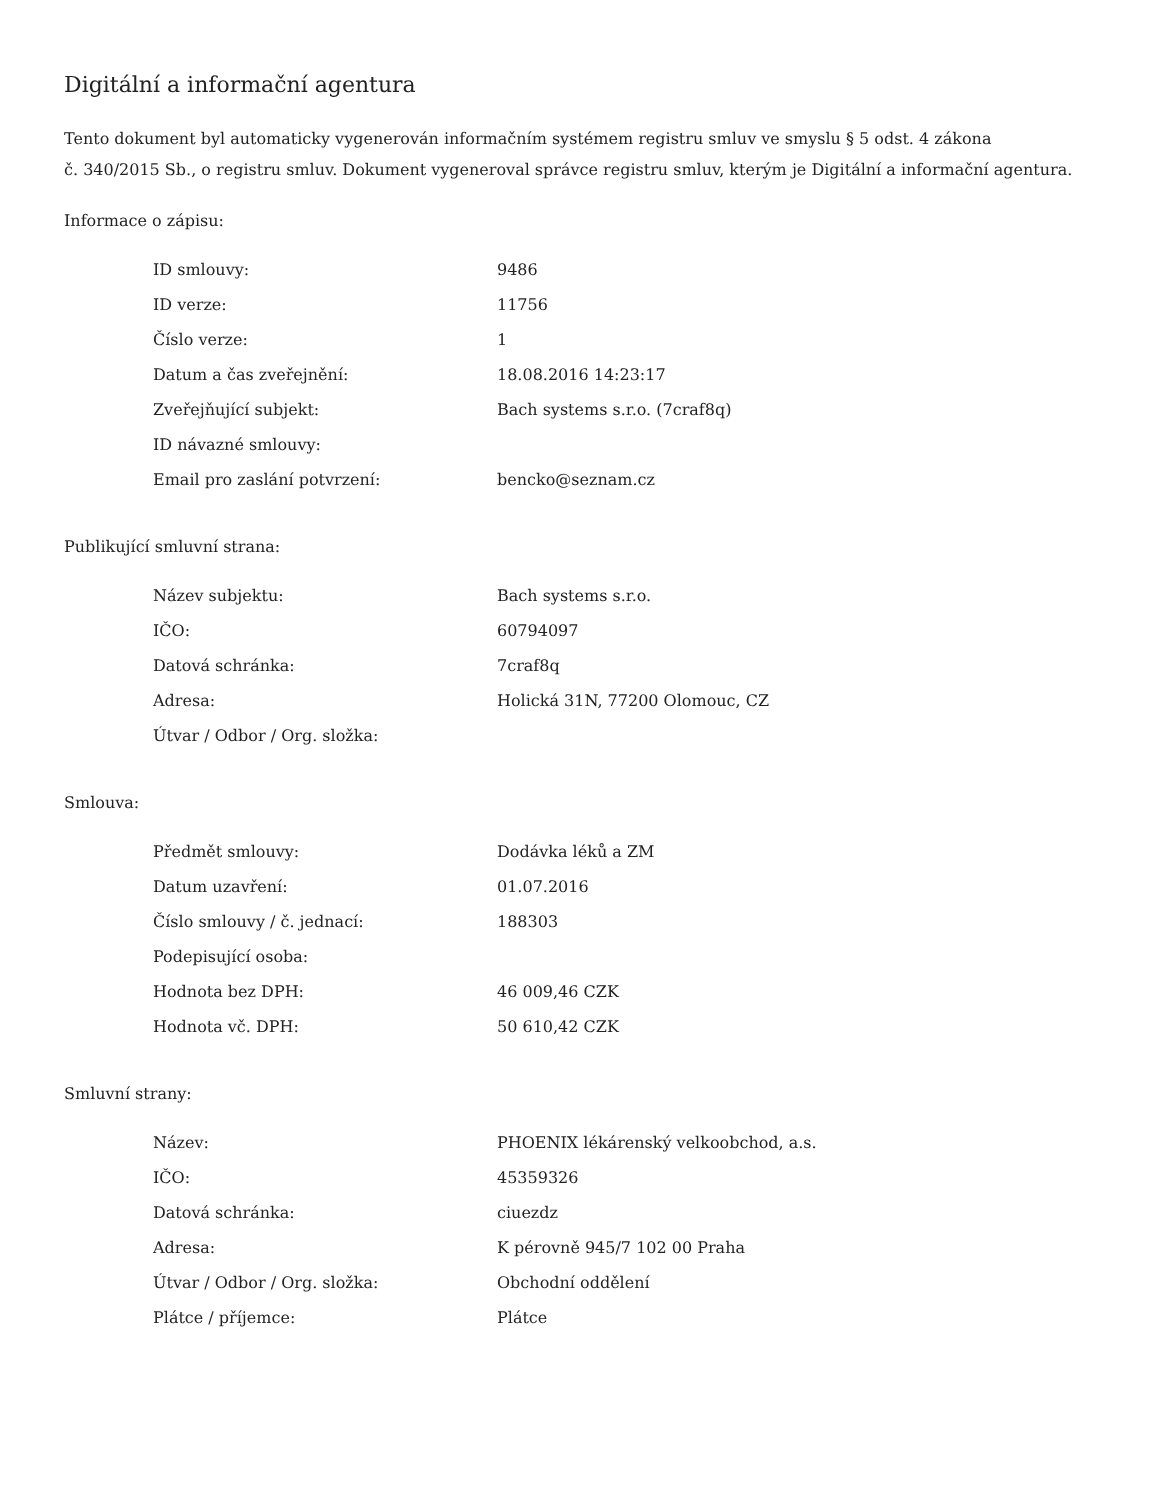Digitální a informační agentura
Tento dokument byl automaticky vygenerován informačním systémem registru smluv ve smyslu § 5 odst. 4 zákona
č. 340/2015 Sb., o registru smluv. Dokument vygeneroval správce registru smluv, kterým je Digitální a informační agentura.
Informace o zápisu:
| ID smlouvy: | 9486 |
| ID verze: | 11756 |
| Číslo verze: | 1 |
| Datum a čas zveřejnění: | 18.08.2016 14:23:17 |
| Zveřejňující subjekt: | Bach systems s.r.o. (7craf8q) |
| ID návazné smlouvy: | |
| Email pro zaslání potvrzení: | bencko@seznam.cz |
Publikující smluvní strana:
| Název subjektu: | Bach systems s.r.o. |
| IČO: | 60794097 |
| Datová schránka: | 7craf8q |
| Adresa: | Holická 31N, 77200 Olomouc, CZ |
| Útvar / Odbor / Org. složka: | |
Smlouva:
| Předmět smlouvy: | Dodávka léků a ZM |
| Datum uzavření: | 01.07.2016 |
| Číslo smlouvy / č. jednací: | 188303 |
| Podepisující osoba: | |
| Hodnota bez DPH: | 46 009,46 CZK |
| Hodnota vč. DPH: | 50 610,42 CZK |
Smluvní strany:
| Název: | PHOENIX lékárenský velkoobchod, a.s. |
| IČO: | 45359326 |
| Datová schránka: | ciuezdz |
| Adresa: | K pérovně 945/7 102 00 Praha |
| Útvar / Odbor / Org. složka: | Obchodní oddělení |
| Plátce / příjemce: | Plátce |